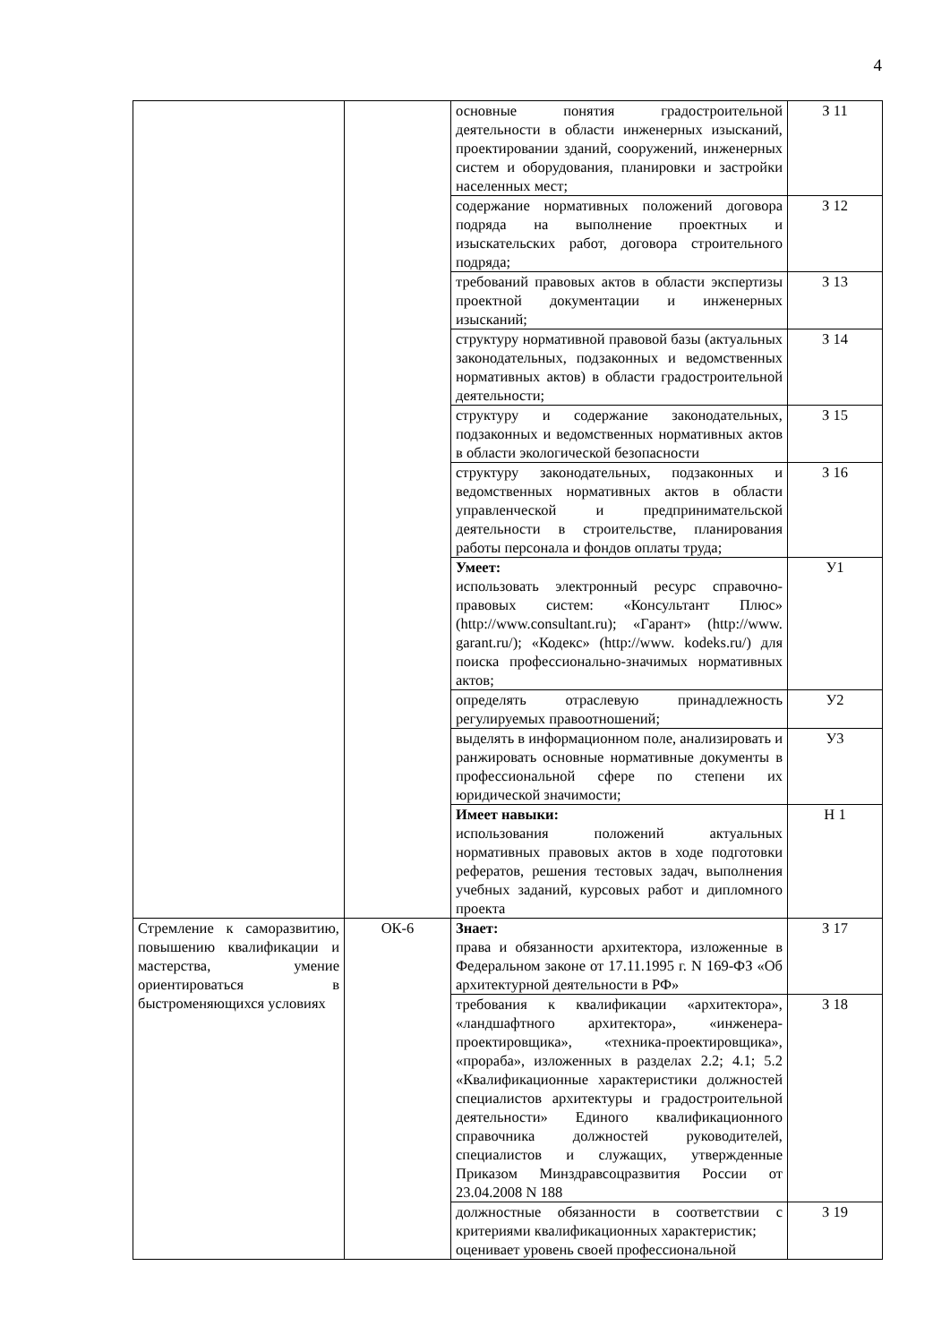4
| | | основные понятия градостроительной деятельности в области инженерных изысканий, проектировании зданий, сооружений, инженерных систем и оборудования, планировки и застройки населенных мест; | З 11 |
| | | содержание нормативных положений договора подряда на выполнение проектных и изыскательских работ, договора строительного подряда; | З 12 |
| | | требований правовых актов в области экспертизы проектной документации и инженерных изысканий; | З 13 |
| | | структуру нормативной правовой базы (актуальных законодательных, подзаконных и ведомственных нормативных актов) в области градостроительной деятельности; | З 14 |
| | | структуру и содержание законодательных, подзаконных и ведомственных нормативных актов в области экологической безопасности | З 15 |
| | | структуру законодательных, подзаконных и ведомственных нормативных актов в области управленческой и предпринимательской деятельности в строительстве, планирования работы персонала и фондов оплаты труда; | З 16 |
| | | Умеет: использовать электронный ресурс справочно-правовых систем: «Консультант Плюс» (http://www.consultant.ru); «Гарант» (http://www. garant.ru/); «Кодекс» (http://www. kodeks.ru/) для поиска профессионально-значимых нормативных актов; | У1 |
| | | определять отраслевую принадлежность регулируемых правоотношений; | У2 |
| | | выделять в информационном поле, анализировать и ранжировать основные нормативные документы в профессиональной сфере по степени их юридической значимости; | У3 |
| | | Имеет навыки: использования положений актуальных нормативных правовых актов в ходе подготовки рефератов, решения тестовых задач, выполнения учебных заданий, курсовых работ и дипломного проекта | Н 1 |
| Стремление к саморазвитию, повышению квалификации и мастерства, умение ориентироваться в быстроменяющихся условиях | ОК-6 | Знает: права и обязанности архитектора, изложенные в Федеральном законе от 17.11.1995 г. N 169-ФЗ «Об архитектурной деятельности в РФ» | З 17 |
| | | требования к квалификации «архитектора», «ландшафтного архитектора», «инженера-проектировщика», «техника-проектировщика», «прораба», изложенных в разделах 2.2; 4.1; 5.2 «Квалификационные характеристики должностей специалистов архитектуры и градостроительной деятельности» Единого квалификационного справочника должностей руководителей, специалистов и служащих, утвержденные Приказом Минздравсоцразвития России от 23.04.2008 N 188 | З 18 |
| | | должностные обязанности в соответствии с критериями квалификационных характеристик; оценивает уровень своей профессиональной | З 19 |